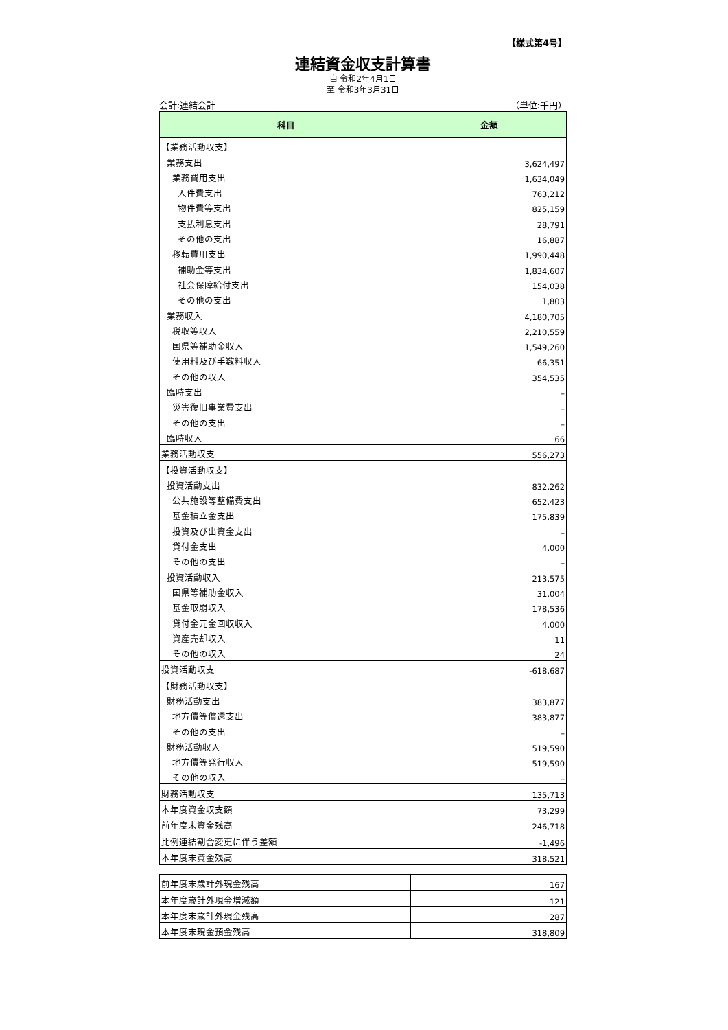【様式第4号】
連結資金収支計算書
自 令和2年4月1日
至 令和3年3月31日
会計:連結会計 （単位:千円）
| 科目 | 金額 |
| --- | --- |
| 【業務活動収支】 | |
| 業務支出 | 3,624,497 |
| 業務費用支出 | 1,634,049 |
| 人件費支出 | 763,212 |
| 物件費等支出 | 825,159 |
| 支払利息支出 | 28,791 |
| その他の支出 | 16,887 |
| 移転費用支出 | 1,990,448 |
| 補助金等支出 | 1,834,607 |
| 社会保障給付支出 | 154,038 |
| その他の支出 | 1,803 |
| 業務収入 | 4,180,705 |
| 税収等収入 | 2,210,559 |
| 国県等補助金収入 | 1,549,260 |
| 使用料及び手数料収入 | 66,351 |
| その他の収入 | 354,535 |
| 臨時支出 | – |
| 災害復旧事業費支出 | – |
| その他の支出 | – |
| 臨時収入 | 66 |
| 業務活動収支 | 556,273 |
| 【投資活動収支】 | |
| 投資活動支出 | 832,262 |
| 公共施設等整備費支出 | 652,423 |
| 基金積立金支出 | 175,839 |
| 投資及び出資金支出 | – |
| 貸付金支出 | 4,000 |
| その他の支出 | – |
| 投資活動収入 | 213,575 |
| 国県等補助金収入 | 31,004 |
| 基金取崩収入 | 178,536 |
| 貸付金元金回収収入 | 4,000 |
| 資産売却収入 | 11 |
| その他の収入 | 24 |
| 投資活動収支 | -618,687 |
| 【財務活動収支】 | |
| 財務活動支出 | 383,877 |
| 地方債等償還支出 | 383,877 |
| その他の支出 | – |
| 財務活動収入 | 519,590 |
| 地方債等発行収入 | 519,590 |
| その他の収入 | – |
| 財務活動収支 | 135,713 |
| 本年度資金収支額 | 73,299 |
| 前年度末資金残高 | 246,718 |
| 比例連結割合変更に伴う差額 | -1,496 |
| 本年度末資金残高 | 318,521 |
| 前年度末歳計外現金残高 | 167 |
| 本年度歳計外現金増減額 | 121 |
| 本年度末歳計外現金残高 | 287 |
| 本年度末現金預金残高 | 318,809 |